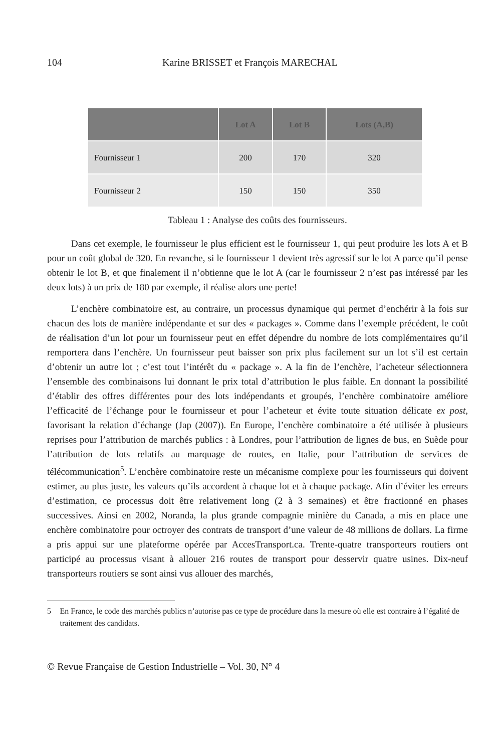104 Karine BRISSET et François MARECHAL
| | Lot A | Lot B | Lots (A,B) |
| --- | --- | --- | --- |
| Fournisseur 1 | 200 | 170 | 320 |
| Fournisseur 2 | 150 | 150 | 350 |
Tableau 1 : Analyse des coûts des fournisseurs.
Dans cet exemple, le fournisseur le plus efficient est le fournisseur 1, qui peut produire les lots A et B pour un coût global de 320. En revanche, si le fournisseur 1 devient très agressif sur le lot A parce qu’il pense obtenir le lot B, et que finalement il n’obtienne que le lot A (car le fournisseur 2 n’est pas intéressé par les deux lots) à un prix de 180 par exemple, il réalise alors une perte!
L’enchère combinatoire est, au contraire, un processus dynamique qui permet d’enchérir à la fois sur chacun des lots de manière indépendante et sur des « packages ». Comme dans l’exemple précédent, le coût de réalisation d’un lot pour un fournisseur peut en effet dépendre du nombre de lots complémentaires qu’il remportera dans l’enchère. Un fournisseur peut baisser son prix plus facilement sur un lot s’il est certain d’obtenir un autre lot ; c’est tout l’intérêt du « package ». A la fin de l’enchère, l’acheteur sélectionnera l’ensemble des combinaisons lui donnant le prix total d’attribution le plus faible. En donnant la possibilité d’établir des offres différentes pour des lots indépendants et groupés, l’enchère combinatoire améliore l’efficacité de l’échange pour le fournisseur et pour l’acheteur et évite toute situation délicate ex post, favorisant la relation d’échange (Jap (2007)). En Europe, l’enchère combinatoire a été utilisée à plusieurs reprises pour l’attribution de marchés publics : à Londres, pour l’attribution de lignes de bus, en Suède pour l’attribution de lots relatifs au marquage de routes, en Italie, pour l’attribution de services de télécommunication<sup>5</sup>. L’enchère combinatoire reste un mécanisme complexe pour les fournisseurs qui doivent estimer, au plus juste, les valeurs qu’ils accordent à chaque lot et à chaque package. Afin d’éviter les erreurs d’estimation, ce processus doit être relativement long (2 à 3 semaines) et être fractionné en phases successives. Ainsi en 2002, Noranda, la plus grande compagnie minière du Canada, a mis en place une enchère combinatoire pour octroyer des contrats de transport d’une valeur de 48 millions de dollars. La firme a pris appui sur une plateforme opérée par AccesTransport.ca. Trente-quatre transporteurs routiers ont participé au processus visant à allouer 216 routes de transport pour desservir quatre usines. Dix-neuf transporteurs routiers se sont ainsi vus allouer des marchés,
5 En France, le code des marchés publics n’autorise pas ce type de procédure dans la mesure où elle est contraire à l’égalité de traitement des candidats.
© Revue Française de Gestion Industrielle – Vol. 30, N° 4